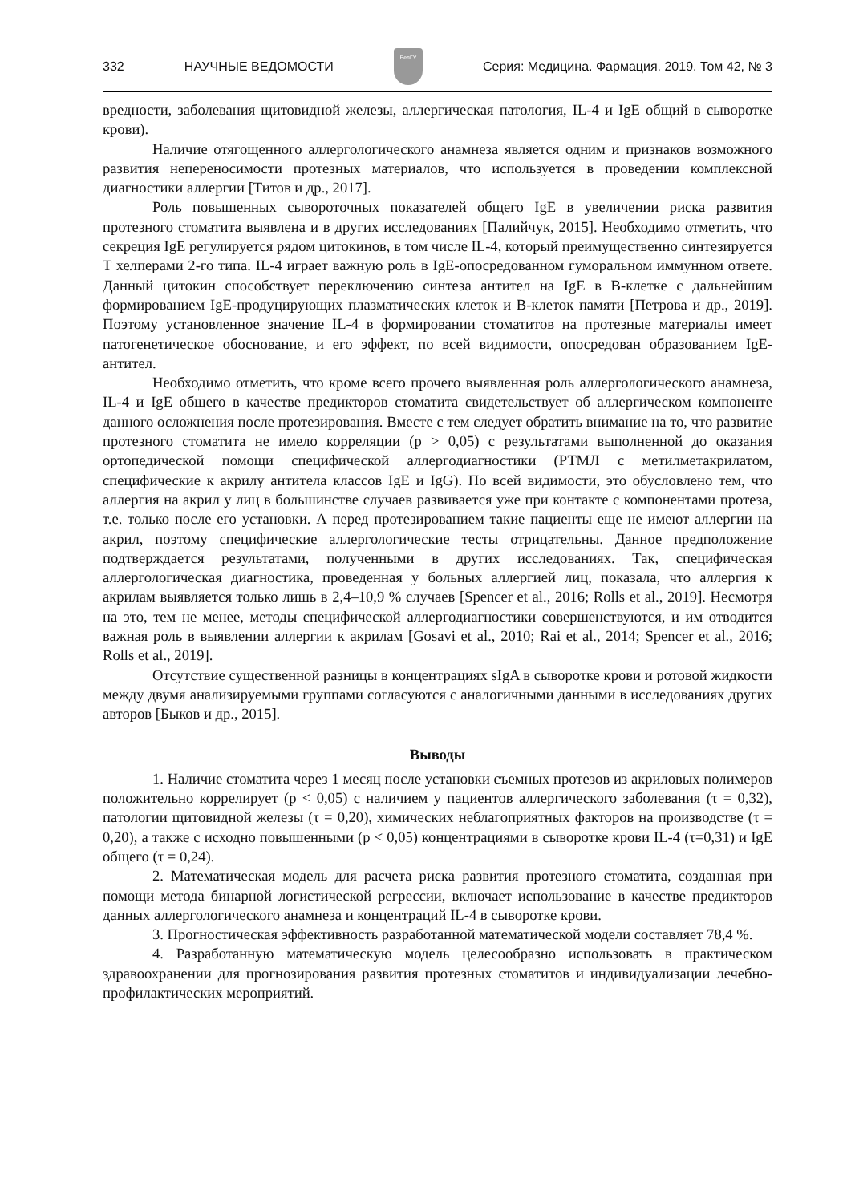332 НАУЧНЫЕ ВЕДОМОСТИ
БелГУ
Серия: Медицина. Фармация. 2019. Том 42, № 3
вредности, заболевания щитовидной железы, аллергическая патология, IL-4 и IgE общий в сыворотке крови).
Наличие отягощенного аллергологического анамнеза является одним и признаков возможного развития непереносимости протезных материалов, что используется в проведении комплексной диагностики аллергии [Титов и др., 2017].
Роль повышенных сывороточных показателей общего IgE в увеличении риска развития протезного стоматита выявлена и в других исследованиях [Палийчук, 2015]. Необходимо отметить, что секреция IgE регулируется рядом цитокинов, в том числе IL-4, который преимущественно синтезируется T хелперами 2-го типа. IL-4 играет важную роль в IgE-опосредованном гуморальном иммунном ответе. Данный цитокин способствует переключению синтеза антител на IgE в B-клетке с дальнейшим формированием IgE-продуцирующих плазматических клеток и B-клеток памяти [Петрова и др., 2019]. Поэтому установленное значение IL-4 в формировании стоматитов на протезные материалы имеет патогенетическое обоснование, и его эффект, по всей видимости, опосредован образованием IgE-антител.
Необходимо отметить, что кроме всего прочего выявленная роль аллергологического анамнеза, IL-4 и IgE общего в качестве предикторов стоматита свидетельствует об аллергическом компоненте данного осложнения после протезирования. Вместе с тем следует обратить внимание на то, что развитие протезного стоматита не имело корреляции (p > 0,05) с результатами выполненной до оказания ортопедической помощи специфической аллергодиагностики (РТМЛ с метилметакрилатом, специфические к акрилу антитела классов IgE и IgG). По всей видимости, это обусловлено тем, что аллергия на акрил у лиц в большинстве случаев развивается уже при контакте с компонентами протеза, т.е. только после его установки. А перед протезированием такие пациенты еще не имеют аллергии на акрил, поэтому специфические аллергологические тесты отрицательны. Данное предположение подтверждается результатами, полученными в других исследованиях. Так, специфическая аллергологическая диагностика, проведенная у больных аллергией лиц, показала, что аллергия к акрилам выявляется только лишь в 2,4–10,9 % случаев [Spencer et al., 2016; Rolls et al., 2019]. Несмотря на это, тем не менее, методы специфической аллергодиагностики совершенствуются, и им отводится важная роль в выявлении аллергии к акрилам [Gosavi et al., 2010; Rai et al., 2014; Spencer et al., 2016; Rolls et al., 2019].
Отсутствие существенной разницы в концентрациях sIgA в сыворотке крови и ротовой жидкости между двумя анализируемыми группами согласуются с аналогичными данными в исследованиях других авторов [Быков и др., 2015].
Выводы
1. Наличие стоматита через 1 месяц после установки съемных протезов из акриловых полимеров положительно коррелирует (p < 0,05) с наличием у пациентов аллергического заболевания (τ = 0,32), патологии щитовидной железы (τ = 0,20), химических неблагоприятных факторов на производстве (τ = 0,20), а также с исходно повышенными (p < 0,05) концентрациями в сыворотке крови IL-4 (τ=0,31) и IgE общего (τ = 0,24).
2. Математическая модель для расчета риска развития протезного стоматита, созданная при помощи метода бинарной логистической регрессии, включает использование в качестве предикторов данных аллергологического анамнеза и концентраций IL-4 в сыворотке крови.
3. Прогностическая эффективность разработанной математической модели составляет 78,4 %.
4. Разработанную математическую модель целесообразно использовать в практическом здравоохранении для прогнозирования развития протезных стоматитов и индивидуализации лечебно-профилактических мероприятий.